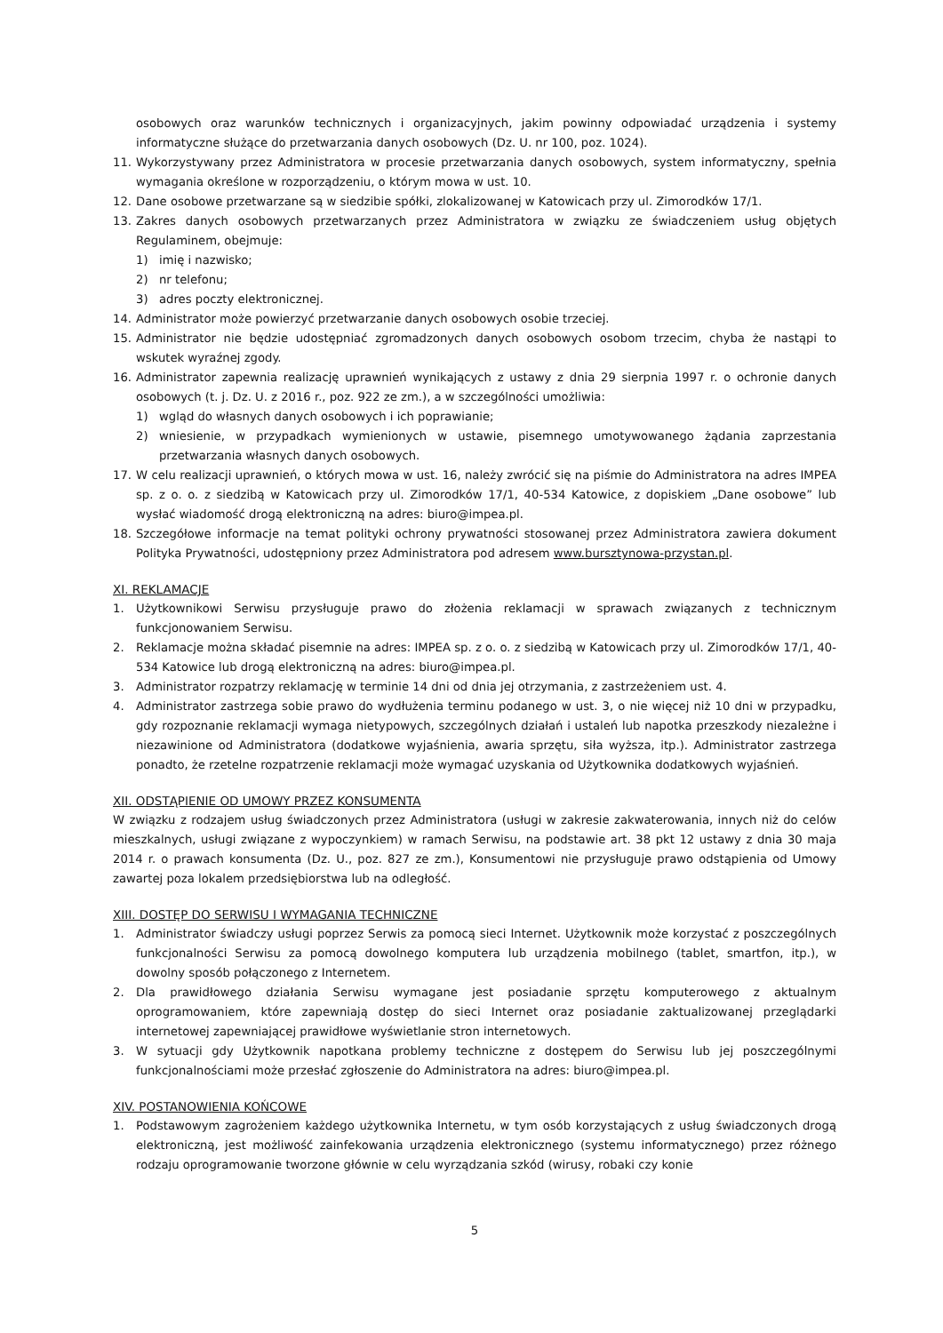osobowych oraz warunków technicznych i organizacyjnych, jakim powinny odpowiadać urządzenia i systemy informatyczne służące do przetwarzania danych osobowych (Dz. U. nr 100, poz. 1024).
11. Wykorzystywany przez Administratora w procesie przetwarzania danych osobowych, system informatyczny, spełnia wymagania określone w rozporządzeniu, o którym mowa w ust. 10.
12. Dane osobowe przetwarzane są w siedzibie spółki, zlokalizowanej w Katowicach przy ul. Zimorodków 17/1.
13. Zakres danych osobowych przetwarzanych przez Administratora w związku ze świadczeniem usług objętych Regulaminem, obejmuje:
1) imię i nazwisko;
2) nr telefonu;
3) adres poczty elektronicznej.
14. Administrator może powierzyć przetwarzanie danych osobowych osobie trzeciej.
15. Administrator nie będzie udostępniać zgromadzonych danych osobowych osobom trzecim, chyba że nastąpi to wskutek wyraźnej zgody.
16. Administrator zapewnia realizację uprawnień wynikających z ustawy z dnia 29 sierpnia 1997 r. o ochronie danych osobowych (t. j. Dz. U. z 2016 r., poz. 922 ze zm.), a w szczególności umożliwia:
1) wgląd do własnych danych osobowych i ich poprawianie;
2) wniesienie, w przypadkach wymienionych w ustawie, pisemnego umotywowanego żądania zaprzestania przetwarzania własnych danych osobowych.
17. W celu realizacji uprawnień, o których mowa w ust. 16, należy zwrócić się na piśmie do Administratora na adres IMPEA sp. z o. o. z siedzibą w Katowicach przy ul. Zimorodków 17/1, 40-534 Katowice, z dopiskiem „Dane osobowe” lub wysłać wiadomość drogą elektroniczną na adres: biuro@impea.pl.
18. Szczegółowe informacje na temat polityki ochrony prywatności stosowanej przez Administratora zawiera dokument Polityka Prywatności, udostępniony przez Administratora pod adresem www.bursztynowa-przystan.pl.
XI. REKLAMACJE
1. Użytkownikowi Serwisu przysługuje prawo do złożenia reklamacji w sprawach związanych z technicznym funkcjonowaniem Serwisu.
2. Reklamacje można składać pisemnie na adres: IMPEA sp. z o. o. z siedzibą w Katowicach przy ul. Zimorodków 17/1, 40-534 Katowice lub drogą elektroniczną na adres: biuro@impea.pl.
3. Administrator rozpatrzy reklamację w terminie 14 dni od dnia jej otrzymania, z zastrzeżeniem ust. 4.
4. Administrator zastrzega sobie prawo do wydłużenia terminu podanego w ust. 3, o nie więcej niż 10 dni w przypadku, gdy rozpoznanie reklamacji wymaga nietypowych, szczególnych działań i ustaleń lub napotka przeszkody niezależne i niezawinione od Administratora (dodatkowe wyjaśnienia, awaria sprzętu, siła wyższa, itp.). Administrator zastrzega ponadto, że rzetelne rozpatrzenie reklamacji może wymagać uzyskania od Użytkownika dodatkowych wyjaśnień.
XII. ODSTĄPIENIE OD UMOWY PRZEZ KONSUMENTA
W związku z rodzajem usług świadczonych przez Administratora (usługi w zakresie zakwaterowania, innych niż do celów mieszkalnych, usługi związane z wypoczynkiem) w ramach Serwisu, na podstawie art. 38 pkt 12 ustawy z dnia 30 maja 2014 r. o prawach konsumenta (Dz. U., poz. 827 ze zm.), Konsumentowi nie przysługuje prawo odstąpienia od Umowy zawartej poza lokalem przedsiębiorstwa lub na odległość.
XIII. DOSTĘP DO SERWISU I WYMAGANIA TECHNICZNE
1. Administrator świadczy usługi poprzez Serwis za pomocą sieci Internet. Użytkownik może korzystać z poszczególnych funkcjonalności Serwisu za pomocą dowolnego komputera lub urządzenia mobilnego (tablet, smartfon, itp.), w dowolny sposób połączonego z Internetem.
2. Dla prawidłowego działania Serwisu wymagane jest posiadanie sprzętu komputerowego z aktualnym oprogramowaniem, które zapewniają dostęp do sieci Internet oraz posiadanie zaktualizowanej przeglądarki internetowej zapewniającej prawidłowe wyświetlanie stron internetowych.
3. W sytuacji gdy Użytkownik napotkana problemy techniczne z dostępem do Serwisu lub jej poszczególnymi funkcjonalnościami może przesłać zgłoszenie do Administratora na adres: biuro@impea.pl.
XIV. POSTANOWIENIA KOŃCOWE
1. Podstawowym zagrożeniem każdego użytkownika Internetu, w tym osób korzystających z usług świadczonych drogą elektroniczną, jest możliwość zainfekowania urządzenia elektronicznego (systemu informatycznego) przez różnego rodzaju oprogramowanie tworzone głównie w celu wyrządzania szkód (wirusy, robaki czy konie
5